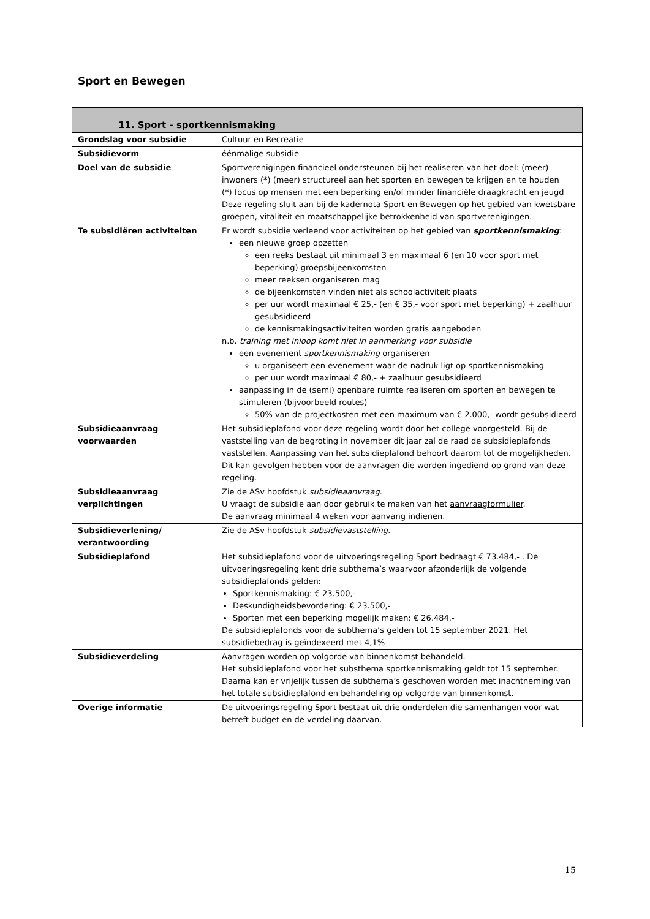Sport en Bewegen
| 11. Sport - sportkennismaking | |
| --- | --- |
| Grondslag voor subsidie | Cultuur en Recreatie |
| Subsidievorm | éénmalige subsidie |
| Doel van de subsidie | Sportverenigingen financieel ondersteunen bij het realiseren van het doel: (meer) inwoners (*) (meer) structureel aan het sporten en bewegen te krijgen en te houden (*) focus op mensen met een beperking en/of minder financiële draagkracht en jeugd Deze regeling sluit aan bij de kadernota Sport en Bewegen op het gebied van kwetsbare groepen, vitaliteit en maatschappelijke betrokkenheid van sportverenigingen. |
| Te subsidiëren activiteiten | Er wordt subsidie verleend voor activiteiten op het gebied van sportkennismaking : een nieuwe groep opzetten een reeks bestaat uit minimaal 3 en maximaal 6 (en 10 voor sport met beperking) groepsbijeenkomsten meer reeksen organiseren mag de bijeenkomsten vinden niet als schoolactiviteit plaats per uur wordt maximaal € 25,- (en € 35,- voor sport met beperking) + zaalhuur gesubsidieerd de kennismakingsactiviteiten worden gratis aangeboden n.b. training met inloop komt niet in aanmerking voor subsidie een evenement sportkennismaking organiseren u organiseert een evenement waar de nadruk ligt op sportkennismaking per uur wordt maximaal € 80,- + zaalhuur gesubsidieerd aanpassing in de (semi) openbare ruimte realiseren om sporten en bewegen te stimuleren (bijvoorbeeld routes) 50% van de projectkosten met een maximum van € 2.000,- wordt gesubsidieerd |
| Subsidieaanvraag voorwaarden | Het subsidieplafond voor deze regeling wordt door het college voorgesteld. Bij de vaststelling van de begroting in november dit jaar zal de raad de subsidieplafonds vaststellen. Aanpassing van het subsidieplafond behoort daarom tot de mogelijkheden. Dit kan gevolgen hebben voor de aanvragen die worden ingediend op grond van deze regeling. |
| Subsidieaanvraag verplichtingen | Zie de ASv hoofdstuk subsidieaanvraag . U vraagt de subsidie aan door gebruik te maken van het aanvraagformulier . De aanvraag minimaal 4 weken voor aanvang indienen. |
| Subsidieverlening/ verantwoording | Zie de ASv hoofdstuk subsidievaststelling. |
| Subsidieplafond | Het subsidieplafond voor de uitvoeringsregeling Sport bedraagt € 73.484,- . De uitvoeringsregeling kent drie subthema’s waarvoor afzonderlijk de volgende subsidieplafonds gelden: Sportkennismaking: € 23.500,- Deskundigheidsbevordering: € 23.500,- Sporten met een beperking mogelijk maken: € 26.484,- De subsidieplafonds voor de subthema’s gelden tot 15 september 2021. Het subsidiebedrag is geïndexeerd met 4,1% |
| Subsidieverdeling | Aanvragen worden op volgorde van binnenkomst behandeld. Het subsidieplafond voor het substhema sportkennismaking geldt tot 15 september. Daarna kan er vrijelijk tussen de subthema’s geschoven worden met inachtneming van het totale subsidieplafond en behandeling op volgorde van binnenkomst. |
| Overige informatie | De uitvoeringsregeling Sport bestaat uit drie onderdelen die samenhangen voor wat betreft budget en de verdeling daarvan. |
15